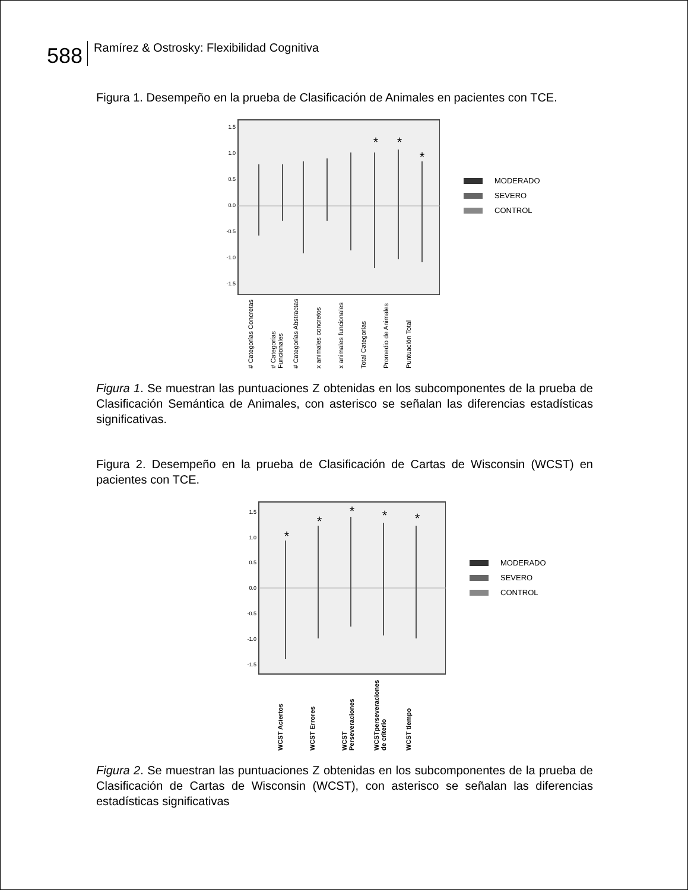588
Ramírez & Ostrosky: Flexibilidad Cognitiva
Figura 1. Desempeño en la prueba de Clasificación de Animales en pacientes con TCE.
1.5
1.0
0.5
0.0
-0.5
-1.0
-1.5
*
*
*
# Categorías Concretas
# Categorías Funcionales
# Categorías Abstractas
x animales concretos
x animales funcionales
Total Categorías
Promedio de Animales
Puntuación Total
MODERADO
SEVERO
CONTROL
Figura 1. Se muestran las puntuaciones Z obtenidas en los subcomponentes de la prueba de Clasificación Semántica de Animales, con asterisco se señalan las diferencias estadísticas significativas.
Figura 2. Desempeño en la prueba de Clasificación de Cartas de Wisconsin (WCST) en pacientes con TCE.
1.5
1.0
0.5
0.0
-0.5
-1.0
-1.5
*
*
*
*
*
WCST Aciertos
WCST Errores
WCST Perseveraciones
WCSTperseveraciones de criterio
WCST tiempo
MODERADO
SEVERO
CONTROL
Figura 2. Se muestran las puntuaciones Z obtenidas en los subcomponentes de la prueba de Clasificación de Cartas de Wisconsin (WCST), con asterisco se señalan las diferencias estadísticas significativas